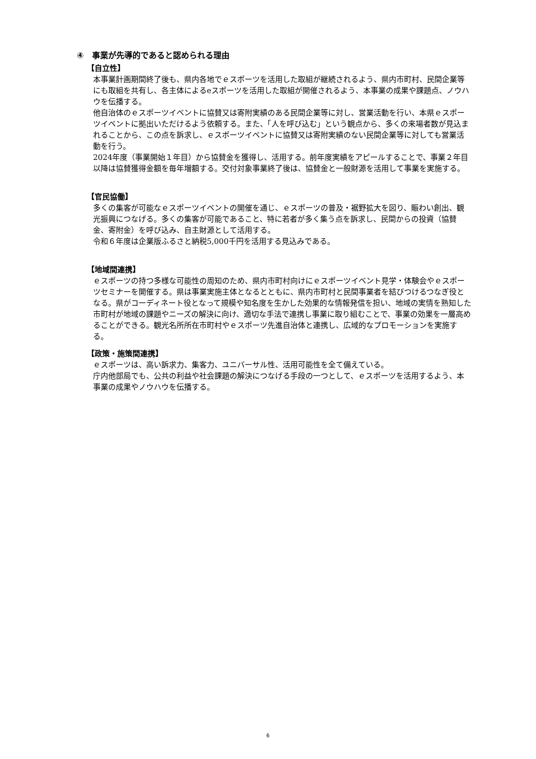④　事業が先導的であると認められる理由
【自立性】
本事業計画期間終了後も、県内各地でｅスポーツを活用した取組が継続されるよう、県内市町村、民間企業等にも取組を共有し、各主体によるeスポーツを活用した取組が開催されるよう、本事業の成果や課題点、ノウハウを伝播する。
他自治体のｅスポーツイベントに協賛又は寄附実績のある民間企業等に対し、営業活動を行い、本県ｅスポーツイベントに拠出いただけるよう依頼する。また、「人を呼び込む」という観点から、多くの来場者数が見込まれることから、この点を訴求し、ｅスポーツイベントに協賛又は寄附実績のない民間企業等に対しても営業活動を行う。
2024年度（事業開始１年目）から協賛金を獲得し、活用する。前年度実績をアピールすることで、事業２年目以降は協賛獲得金額を毎年増額する。交付対象事業終了後は、協賛金と一般財源を活用して事業を実施する。
【官民協働】
多くの集客が可能なｅスポーツイベントの開催を通じ、ｅスポーツの普及・裾野拡大を図り、賑わい創出、観光振興につなげる。多くの集客が可能であること、特に若者が多く集う点を訴求し、民間からの投資（協賛金、寄附金）を呼び込み、自主財源として活用する。
令和６年度は企業版ふるさと納税5,000千円を活用する見込みである。
【地域間連携】
ｅスポーツの持つ多様な可能性の周知のため、県内市町村向けにｅスポーツイベント見学・体験会やｅスポーツセミナーを開催する。県は事業実施主体となるとともに、県内市町村と民間事業者を結びつけるつなぎ役となる。県がコーディネート役となって規模や知名度を生かした効果的な情報発信を担い、地域の実情を熟知した市町村が地域の課題やニーズの解決に向け、適切な手法で連携し事業に取り組むことで、事業の効果を一層高めることができる。観光名所所在市町村やｅスポーツ先進自治体と連携し、広域的なプロモーションを実施する。
【政策・施策間連携】
ｅスポーツは、高い訴求力、集客力、ユニバーサル性、活用可能性を全て備えている。
庁内他部局でも、公共の利益や社会課題の解決につなげる手段の一つとして、ｅスポーツを活用するよう、本事業の成果やノウハウを伝播する。
6